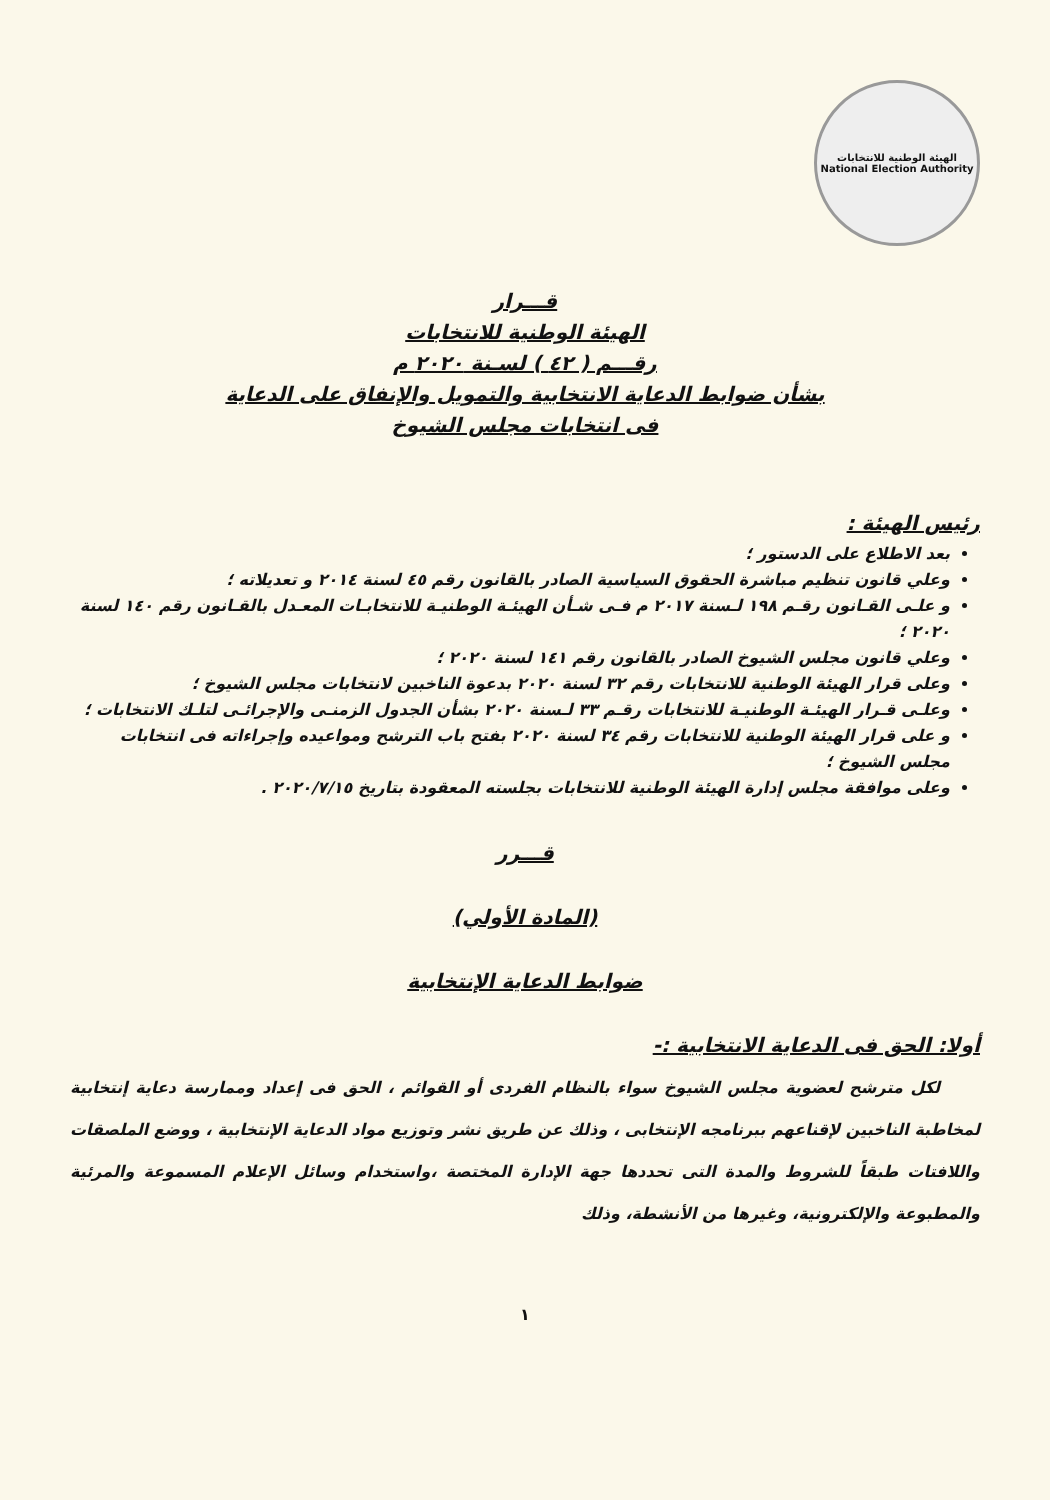الهيئة الوطنية للانتخابات
National Election Authority
قـــرار
الهيئة الوطنية للانتخابات
رقـــم ( ٤٢ ) لسـنة ٢٠٢٠ م
بشأن ضوابط الدعاية الانتخابية والتمويل والإنفاق على الدعاية
فى انتخابات مجلس الشيوخ
رئيس الهيئة :
بعد الاطلاع على الدستور ؛
وعلي قانون تنظيم مباشرة الحقوق السياسية الصادر بالقانون رقم ٤٥ لسنة ٢٠١٤ و تعديلاته ؛
و علـى القـانون رقـم ١٩٨ لـسنة ٢٠١٧ م فـى شـأن الهيئـة الوطنيـة للانتخابـات المعـدل بالقـانون رقم ١٤٠ لسنة ٢٠٢٠ ؛
وعلي قانون مجلس الشيوخ الصادر بالقانون رقم ١٤١ لسنة ٢٠٢٠ ؛
وعلى قرار الهيئة الوطنية للانتخابات رقم ٣٢ لسنة ٢٠٢٠ بدعوة الناخبين لانتخابات مجلس الشيوخ ؛
وعلـى قـرار الهيئـة الوطنيـة للانتخابات رقـم ٣٣ لـسنة ٢٠٢٠ بشأن الجدول الزمنـى والإجرائـى لتلـك الانتخابات ؛
و على قرار الهيئة الوطنية للانتخابات رقم ٣٤ لسنة ٢٠٢٠ بفتح باب الترشح ومواعيده وإجراءاته فى انتخابات مجلس الشيوخ ؛
وعلى موافقة مجلس إدارة الهيئة الوطنية للانتخابات بجلسته المعقودة بتاريخ ٢٠٢٠/٧/١٥ .
قـــرر
(المادة الأولي)
ضوابط الدعاية الإنتخابية
أولا: الحق فى الدعاية الانتخابية :-
لكل مترشح لعضوية مجلس الشيوخ سواء بالنظام الفردى أو القوائم ، الحق فى إعداد وممارسة دعاية إنتخابية لمخاطبة الناخبين لإقناعهم ببرنامجه الإنتخابى ، وذلك عن طريق نشر وتوزيع مواد الدعاية الإنتخابية ، ووضع الملصقات واللافتات طبقاً للشروط والمدة التى تحددها جهة الإدارة المختصة ،واستخدام وسائل الإعلام المسموعة والمرئية والمطبوعة والإلكترونية، وغيرها من الأنشطة، وذلك
١